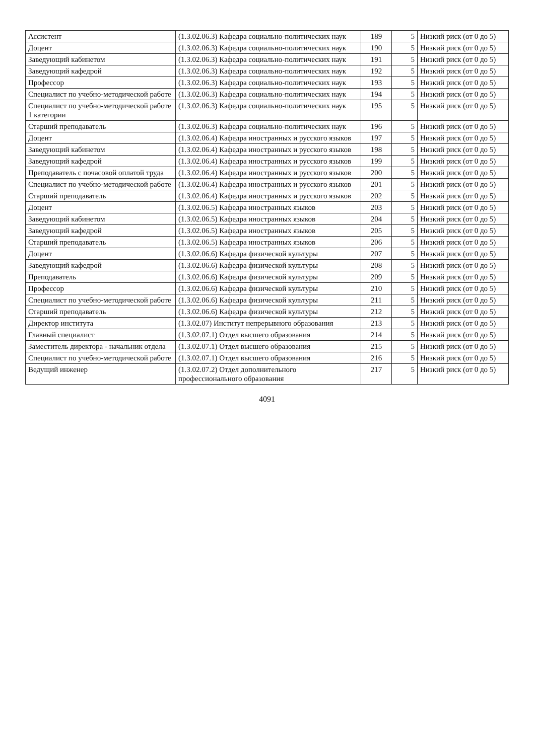| Ассистент | (1.3.02.06.3) Кафедра социально-политических наук | 189 | 5 | Низкий риск (от 0 до 5) |
| Доцент | (1.3.02.06.3) Кафедра социально-политических наук | 190 | 5 | Низкий риск (от 0 до 5) |
| Заведующий кабинетом | (1.3.02.06.3) Кафедра социально-политических наук | 191 | 5 | Низкий риск (от 0 до 5) |
| Заведующий кафедрой | (1.3.02.06.3) Кафедра социально-политических наук | 192 | 5 | Низкий риск (от 0 до 5) |
| Профессор | (1.3.02.06.3) Кафедра социально-политических наук | 193 | 5 | Низкий риск (от 0 до 5) |
| Специалист по учебно-методической работе | (1.3.02.06.3) Кафедра социально-политических наук | 194 | 5 | Низкий риск (от 0 до 5) |
| Специалист по учебно-методической работе 1 категории | (1.3.02.06.3) Кафедра социально-политических наук | 195 | 5 | Низкий риск (от 0 до 5) |
| Старший преподаватель | (1.3.02.06.3) Кафедра социально-политических наук | 196 | 5 | Низкий риск (от 0 до 5) |
| Доцент | (1.3.02.06.4) Кафедра иностранных и русского языков | 197 | 5 | Низкий риск (от 0 до 5) |
| Заведующий кабинетом | (1.3.02.06.4) Кафедра иностранных и русского языков | 198 | 5 | Низкий риск (от 0 до 5) |
| Заведующий кафедрой | (1.3.02.06.4) Кафедра иностранных и русского языков | 199 | 5 | Низкий риск (от 0 до 5) |
| Преподаватель с почасовой оплатой труда | (1.3.02.06.4) Кафедра иностранных и русского языков | 200 | 5 | Низкий риск (от 0 до 5) |
| Специалист по учебно-методической работе | (1.3.02.06.4) Кафедра иностранных и русского языков | 201 | 5 | Низкий риск (от 0 до 5) |
| Старший преподаватель | (1.3.02.06.4) Кафедра иностранных и русского языков | 202 | 5 | Низкий риск (от 0 до 5) |
| Доцент | (1.3.02.06.5) Кафедра иностранных языков | 203 | 5 | Низкий риск (от 0 до 5) |
| Заведующий кабинетом | (1.3.02.06.5) Кафедра иностранных языков | 204 | 5 | Низкий риск (от 0 до 5) |
| Заведующий кафедрой | (1.3.02.06.5) Кафедра иностранных языков | 205 | 5 | Низкий риск (от 0 до 5) |
| Старший преподаватель | (1.3.02.06.5) Кафедра иностранных языков | 206 | 5 | Низкий риск (от 0 до 5) |
| Доцент | (1.3.02.06.6) Кафедра физической культуры | 207 | 5 | Низкий риск (от 0 до 5) |
| Заведующий кафедрой | (1.3.02.06.6) Кафедра физической культуры | 208 | 5 | Низкий риск (от 0 до 5) |
| Преподаватель | (1.3.02.06.6) Кафедра физической культуры | 209 | 5 | Низкий риск (от 0 до 5) |
| Профессор | (1.3.02.06.6) Кафедра физической культуры | 210 | 5 | Низкий риск (от 0 до 5) |
| Специалист по учебно-методической работе | (1.3.02.06.6) Кафедра физической культуры | 211 | 5 | Низкий риск (от 0 до 5) |
| Старший преподаватель | (1.3.02.06.6) Кафедра физической культуры | 212 | 5 | Низкий риск (от 0 до 5) |
| Директор института | (1.3.02.07) Институт непрерывного образования | 213 | 5 | Низкий риск (от 0 до 5) |
| Главный специалист | (1.3.02.07.1) Отдел высшего образования | 214 | 5 | Низкий риск (от 0 до 5) |
| Заместитель директора - начальник отдела | (1.3.02.07.1) Отдел высшего образования | 215 | 5 | Низкий риск (от 0 до 5) |
| Специалист по учебно-методической работе | (1.3.02.07.1) Отдел высшего образования | 216 | 5 | Низкий риск (от 0 до 5) |
| Ведущий инженер | (1.3.02.07.2) Отдел дополнительного профессионального образования | 217 | 5 | Низкий риск (от 0 до 5) |
4091